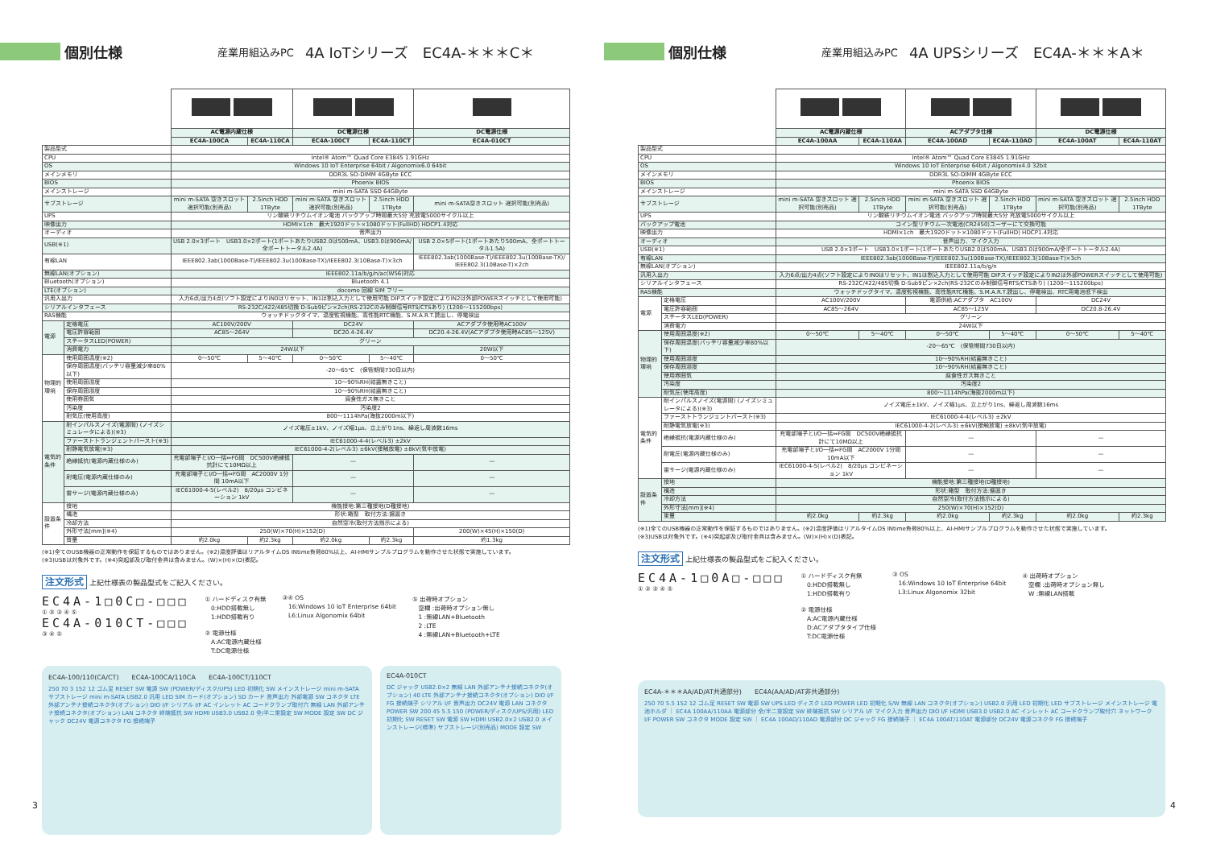個別仕様
産業用組込みPC 4A IoTシリーズ　EC4A-＊＊＊C＊
| | | AC電源内蔵仕様 | | DC電源仕様 | | DC電源仕様 |
| --- | --- | --- | --- | --- | --- | --- |
| | | EC4A-100CA | EC4A-110CA | EC4A-100CT | EC4A-110CT | EC4A-010CT |
| 製品型式 | | | | | | |
| CPU | | Intel® Atom™ Quad Core E3845 1.91GHz | | | | |
| OS | | Windows 10 IoT Enterprise 64bit / Algonomix6.0 64bit | | | | |
| メインメモリ | | DDR3L SO-DIMM 4GByte ECC | | | | |
| BIOS | | Phoenix BIOS | | | | |
| メインストレージ | | mini m-SATA SSD 64GByte | | | | |
| サブストレージ | | mini m-SATA 空きスロット 選択可能(別売品) | 2.5inch HDD 1TByte | mini m-SATA 空きスロット 選択可能(別売品) | 2.5inch HDD 1TByte | mini m-SATA空きスロット 選択可能(別売品) |
| UPS | | リン酸鉄リチウムイオン電池 バックアップ時間最大5分 充放電5000サイクル以上 | | | | |
| 映像出力 | | HDMI×1ch 最大1920ドット×1080ドット(FullHD) HDCP1.4対応 | | | | |
| オーディオ | | 音声出力 | | | | |
| USB(※1) | | USB 2.0×3ポート USB3.0×2ポート(1ポートあたりUSB2.0は500mA、USB3.0は900mA/全ポートトータル2.4A) | | | | USB 2.0×5ポート(1ポートあたり500mA、全ポートトータル1.5A) |
| 有線LAN | | IEEE802.3ab(1000Base-T)/IEEE802.3u(100Base-TX)/IEEE802.3(10Base-T)×3ch | | | | IEEE802.3ab(1000Base-T)/IEEE802.3u(100Base-TX)/ IEEE802.3(10Base-T)×2ch |
| 無線LAN(オプション) | | IEEE802.11a/b/g/n/ac(W56)対応 | | | | |
| Bluetooth(オプション) | | Bluetooth 4.1 | | | | |
| LTE(オプション) | | docomo 回線 SIM フリー | | | | |
| 汎用入出力 | | 入力6点/出力4点(ソフト設定によりIN0はリセット、IN1は割込入力として使用可能 DIPスイッチ設定によりIN2は外部POWERスイッチとして使用可能) | | | | |
| シリアルインタフェース | | RS-232C/422/485切換 D-Sub9ピン×2ch(RS-232Cのみ制御信号RTS/CTSあり) (1200～115200bps) | | | | |
| RAS機能 | | ウォッチドッグタイマ、温度監視機能、高性能RTC機能、S.M.A.R.T.読出し、停電検出 | | | | |
| 電源 | 定格電圧 | AC100V/200V | | DC24V | | ACアダプタ使用時AC100V |
| | 電圧許容範囲 | AC85～264V | | DC20.4-26.4V | | DC20.4-26.4V(ACアダプタ使用時AC85～125V) |
| | ステータスLED(POWER) | グリーン | | | | |
| | 消費電力 | 24W以下 | | | | 20W以下 |
| 物理的環境 | 使用周囲温度(※2) | 0～50℃ | 5～40℃ | 0～50℃ | 5～40℃ | 0～50℃ |
| | 保存周囲温度(バッテリ容量減少率80%以下) | -20～65℃ (保管期間730日以内) | | | | |
| | 使用周囲湿度 | 10～90%RH(結露無きこと) | | | | |
| | 保存周囲湿度 | 10～90%RH(結露無きこと) | | | | |
| | 使用雰囲気 | 腐食性ガス無きこと | | | | |
| | 汚染度 | 汚染度2 | | | | |
| | 耐気圧(使用高度) | 800～1114hPa(海抜2000m以下) | | | | |
| 電気的条件 | 耐インパルスノイズ(電源間) (ノイズシミュレータによる)(※3) | ノイズ電圧±1kV、ノイズ幅1μs、立上がり1ns、繰返し周波数16ms | | | | |
| | ファーストトランジェントバースト(※3) | IEC61000-4-4(レベル3) ±2kV | | | | |
| | 耐静電気放電(※3) | IEC61000-4-2(レベル3) ±6kV(接触放電) ±8kV(気中放電) | | | | |
| | 絶縁抵抗(電源内蔵仕様のみ) | 充電部端子とI/O一括⇔FG間 DC500V絶縁抵抗計にて10MΩ以上 | | — | | — |
| | 耐電圧(電源内蔵仕様のみ) | 充電部端子とI/O一括⇔FG間 AC2000V 1分間 10mA以下 | | — | | — |
| | 雷サージ(電源内蔵仕様のみ) | IEC61000-4-5(レベル2) 8/20μs コンビネーション 1kV | | — | | — |
| 設置条件 | 接地 | 機能接地:第三種接地(D種接地) | | | | |
| | 構造 | 形状:箱型 取付方法:据置き | | | | |
| | 冷却方法 | 自然空冷(取付方法指示による) | | | | |
| | 外形寸法[mm](※4) | 250(W)×70(H)×152(D) | | | | 200(W)×45(H)×150(D) |
| | 質量 | 約2.0kg | 約2.3kg | 約2.0kg | 約2.3kg | 約1.3kg |
(※1)全てのUSB機器の正常動作を保証するものではありません。(※2)温度評価はリアルタイムOS INtime負荷80%以上、AI-HMIサンプルプログラムを動作させた状態で実施しています。
(※3)USBは対象外です。(※4)突起部及び取付金具は含みません。(W)×(H)×(D)表記。
注文形式 上記仕様表の製品型式をご記入ください。
EC4A-1□0C□-□□□
① ② ③ ④ ⑤
EC4A-010CT-□□□
③ ④ ⑤
① ハードディスク有無
　0:HDD搭載無し
　1:HDD搭載有り
② 電源仕様
　A:AC電源内蔵仕様
　T:DC電源仕様
③④ OS
　16:Windows 10 IoT Enterprise 64bit
　L6:Linux Algonomix 64bit
⑤ 出荷時オプション
　空欄 :出荷時オプション無し
　1 :無線LAN+Bluetooth
　2 :LTE
　4 :無線LAN+Bluetooth+LTE
EC4A-100/110(CA/CT)　　EC4A-100CA/110CA　　EC4A-100CT/110CT
250 70 3 152 12 ゴム足 RESET SW 電源 SW (POWER/ディスク/UPS) LED 初期化 SW メインストレージ mini m-SATA サブストレージ mini m-SATA USB2.0 汎用 LED SIM カード(オプション) SD カード 音声出力 外部電源 SW コネクタ LTE 外部アンテナ接続コネクタ(オプション) DIO I/F シリアル I/F AC インレット AC コードクランプ取付穴 無線 LAN 外部アンテナ接続コネクタ(オプション) LAN コネクタ 終端抵抗 SW HDMI USB3.0 USB2.0 全/半二重設定 SW MODE 設定 SW DC ジャック DC24V 電源コネクタ FG 接続端子
EC4A-010CT
DC ジャック USB2.0×2 無線 LAN 外部アンテナ接続コネクタ(オプション) 40 LTE 外部アンテナ接続コネクタ(オプション) DIO I/F FG 接続端子 シリアル I/F 音声出力 DC24V 電源 LAN コネクタ POWER SW 200 45 5.5 150 (POWER/ディスク/UPS/汎用) LED 初期化 SW RESET SW 電源 SW HDMI USB2.0×2 USB2.0 メインストレージ(標準) サブストレージ(別売品) MODE 設定 SW
3
個別仕様
産業用組込みPC 4A UPSシリーズ　EC4A-＊＊＊A＊
| | | AC電源内蔵仕様 | | ACアダプタ仕様 | | DC電源仕様 | |
| --- | --- | --- | --- | --- | --- | --- | --- |
| | | EC4A-100AA | EC4A-110AA | EC4A-100AD | EC4A-110AD | EC4A-100AT | EC4A-110AT |
| 製品型式 | | | | | | | |
| CPU | | Intel® Atom™ Quad Core E3845 1.91GHz | | | | | |
| OS | | Windows 10 IoT Enterprise 64bit / Algonomix4.0 32bit | | | | | |
| メインメモリ | | DDR3L SO-DIMM 4GByte ECC | | | | | |
| BIOS | | Phoenix BIOS | | | | | |
| メインストレージ | | mini m-SATA SSD 64GByte | | | | | |
| サブストレージ | | mini m-SATA 空きスロット 選択可能(別売品) | 2.5inch HDD 1TByte | mini m-SATA 空きスロット 選択可能(別売品) | 2.5inch HDD 1TByte | mini m-SATA 空きスロット 選択可能(別売品) | 2.5inch HDD 1TByte |
| UPS | | リン酸鉄リチウムイオン電池 バックアップ時間最大5分 充放電5000サイクル以上 | | | | | |
| バックアップ電池 | | コイン型リチウム一次電池(CR2450)ユーザーにて交換可能 | | | | | |
| 映像出力 | | HDMI×1ch 最大1920ドット×1080ドット(FullHD) HDCP1.4対応 | | | | | |
| オーディオ | | 音声出力、マイク入力 | | | | | |
| USB(※1) | | USB 2.0×3ポート USB3.0×1ポート(1ポートあたりUSB2.0は500mA、USB3.0は900mA/全ポートトータル2.4A) | | | | | |
| 有線LAN | | IEEE802.3ab(1000Base-T)/IEEE802.3u(100Base-TX)/IEEE802.3(10Base-T)×3ch | | | | | |
| 無線LAN(オプション) | | IEEE802.11a/b/g/n | | | | | |
| 汎用入出力 | | 入力6点/出力4点(ソフト設定によりIN0はリセット、IN1は割込入力として使用可能 DIPスイッチ設定によりIN2は外部POWERスイッチとして使用可能) | | | | | |
| シリアルインタフェース | | RS-232C/422/485切換 D-Sub9ピン×2ch(RS-232Cのみ制御信号RTS/CTSあり) (1200～115200bps) | | | | | |
| RAS機能 | | ウォッチドッグタイマ、温度監視機能、高性能RTC機能、S.M.A.R.T.読出し、停電検出、RTC用電池低下検出 | | | | | |
| 電源 | 定格電圧 | AC100V/200V | | 電源供給:ACアダプタ AC100V | | DC24V | |
| | 電圧許容範囲 | AC85～264V | | AC85～125V | | DC20.8-26.4V | |
| | ステータスLED(POWER) | グリーン | | | | | |
| | 消費電力 | 24W以下 | | | | | |
| 物理的環境 | 使用周囲温度(※2) | 0～50℃ | 5～40℃ | 0～50℃ | 5～40℃ | 0～50℃ | 5～40℃ |
| | 保存周囲温度(バッテリ容量減少率80%以下) | -20～65℃ (保管期間730日以内) | | | | | |
| | 使用周囲湿度 | 10～90%RH(結露無きこと) | | | | | |
| | 保存周囲湿度 | 10～90%RH(結露無きこと) | | | | | |
| | 使用雰囲気 | 腐食性ガス無きこと | | | | | |
| | 汚染度 | 汚染度2 | | | | | |
| | 耐気圧(使用高度) | 800～1114hPa(海抜2000m以下) | | | | | |
| 電気的条件 | 耐インパルスノイズ(電源間) (ノイズシミュレータによる)(※3) | ノイズ電圧±1kV、ノイズ幅1μs、立上がり1ns、繰返し周波数16ms | | | | | |
| | ファーストトランジェントバースト(※3) | IEC61000-4-4(レベル3) ±2kV | | | | | |
| | 耐静電気放電(※3) | IEC61000-4-2(レベル3) ±6kV(接触放電) ±8kV(気中放電) | | | | | |
| | 絶縁抵抗(電源内蔵仕様のみ) | 充電部端子とI/O一括⇔FG間 DC500V絶縁抵抗計にて10MΩ以上 | | — | | — | |
| | 耐電圧(電源内蔵仕様のみ) | 充電部端子とI/O一括⇔FG間 AC2000V 1分間 10mA以下 | | — | | — | |
| | 雷サージ(電源内蔵仕様のみ) | IEC61000-4-5(レベル2) 8/20μs コンビネーション 1kV | | — | | — | |
| 設置条件 | 接地 | 機能接地:第三種接地(D種接地) | | | | | |
| | 構造 | 形状:箱型 取付方法:据置き | | | | | |
| | 冷却方法 | 自然空冷(取付方法指示による) | | | | | |
| | 外形寸法[mm](※4) | 250(W)×70(H)×152(D) | | | | | |
| | 重量 | 約2.0kg | 約2.3kg | 約2.0kg | 約2.3kg | 約2.0kg | 約2.3kg |
(※1)全てのUSB機器の正常動作を保証するものではありません。(※2)温度評価はリアルタイムOS INtime負荷80%以上、AI-HMIサンプルプログラムを動作させた状態で実施しています。
(※3)USBは対象外です。(※4)突起部及び取付金具は含みません。(W)×(H)×(D)表記。
注文形式 上記仕様表の製品型式をご記入ください。
EC4A-1□0A□-□□□
① ② ③ ④ ⑤
① ハードディスク有無
　0:HDD搭載無し
　1:HDD搭載有り
② 電源仕様
　A:AC電源内蔵仕様
　D:ACアダプタタイプ仕様
　T:DC電源仕様
③ OS
　16:Windows 10 IoT Enterprise 64bit
　L3:Linux Algonomix 32bit
④ 出荷時オプション
　空欄 :出荷時オプション無し
　W :無線LAN搭載
EC4A-＊＊＊AA/AD/AT共通部分)　　EC4A(AA/AD/AT非共通部分)
250 70 5.5 152 12 ゴム足 RESET SW 電源 SW UPS LED ディスク LED POWER LED 初期化 S/W 無線 LAN コネクタ(オプション) USB2.0 汎用 LED 初期化 LED サブストレージ メインストレージ 電池ホルダ ｜ EC4A 100AA/110AA 電源部分 全/半二重設定 SW 終端抵抗 SW シリアル I/F マイク入力 音声出力 DIO I/F HDMI USB3.0 USB2.0 AC インレット AC コードクランプ取付穴 ネットワーク I/F POWER SW コネクタ MODE 設定 SW ｜ EC4A 100AD/110AD 電源部分 DC ジャック FG 接続端子 ｜ EC4A 100AT/110AT 電源部分 DC24V 電源コネクタ FG 接続端子
4